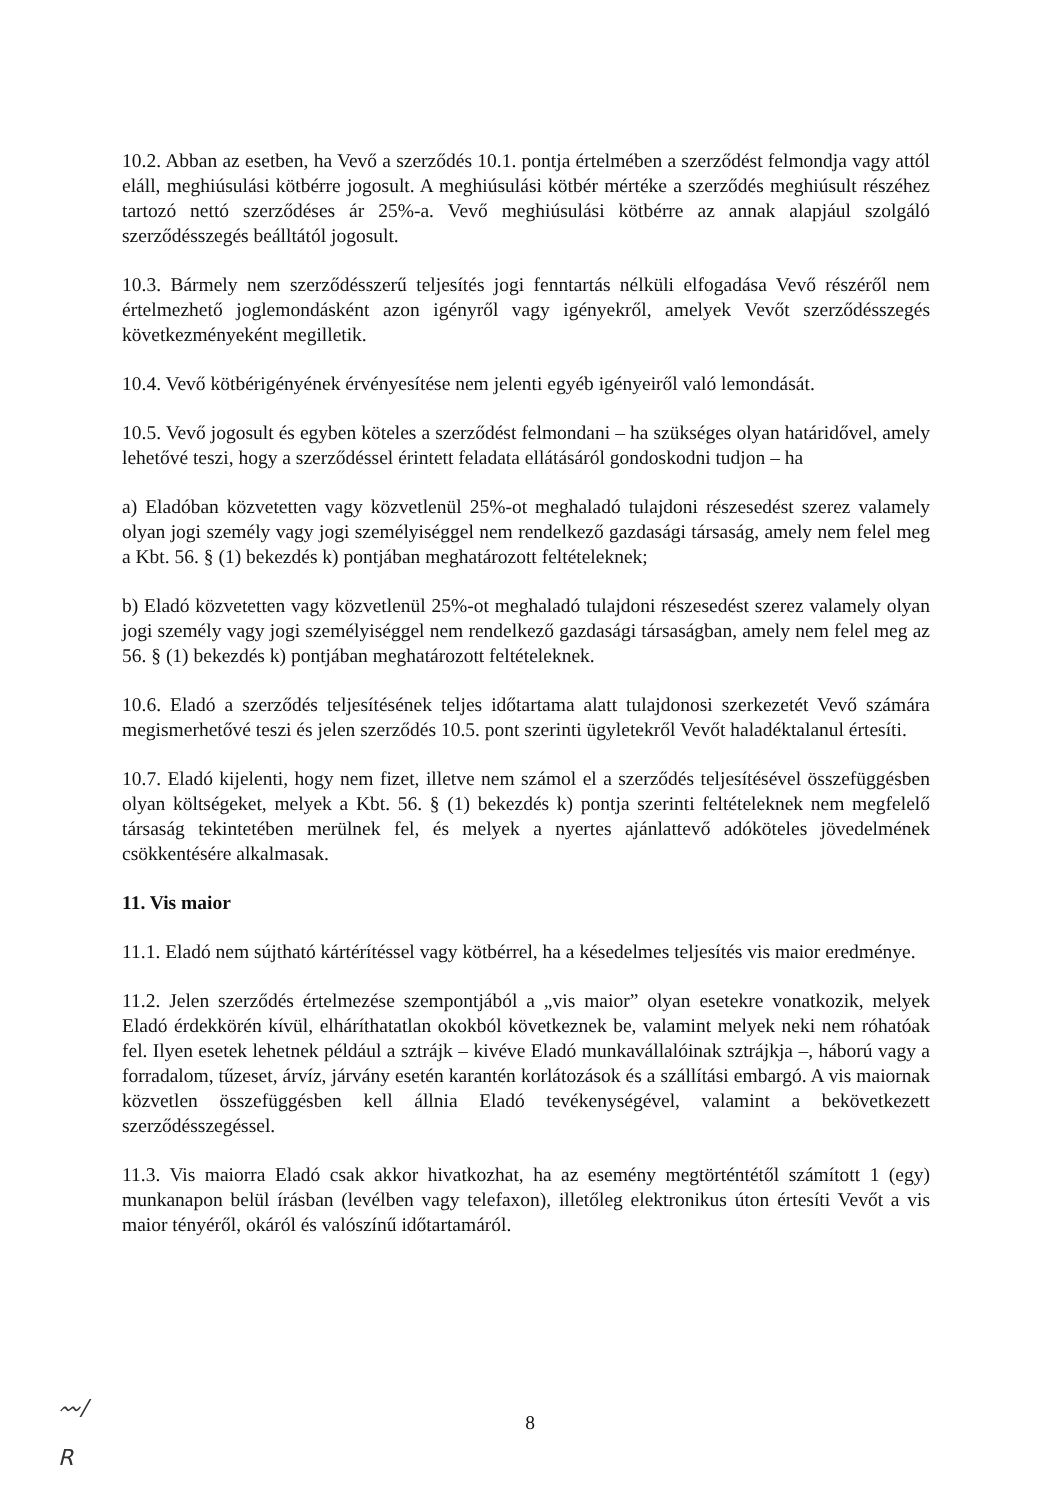10.2. Abban az esetben, ha Vevő a szerződés 10.1. pontja értelmében a szerződést felmondja vagy attól eláll, meghiúsulási kötbérre jogosult. A meghiúsulási kötbér mértéke a szerződés meghiúsult részéhez tartozó nettó szerződéses ár 25%-a. Vevő meghiúsulási kötbérre az annak alapjául szolgáló szerződésszegés beálltától jogosult.
10.3. Bármely nem szerződésszerű teljesítés jogi fenntartás nélküli elfogadása Vevő részéről nem értelmezhető joglemondásként azon igényről vagy igényekről, amelyek Vevőt szerződésszegés következményeként megilletik.
10.4. Vevő kötbérigényének érvényesítése nem jelenti egyéb igényeiről való lemondását.
10.5. Vevő jogosult és egyben köteles a szerződést felmondani – ha szükséges olyan határidővel, amely lehetővé teszi, hogy a szerződéssel érintett feladata ellátásáról gondoskodni tudjon – ha
a) Eladóban közvetetten vagy közvetlenül 25%-ot meghaladó tulajdoni részesedést szerez valamely olyan jogi személy vagy jogi személyiséggel nem rendelkező gazdasági társaság, amely nem felel meg a Kbt. 56. § (1) bekezdés k) pontjában meghatározott feltételeknek;
b) Eladó közvetetten vagy közvetlenül 25%-ot meghaladó tulajdoni részesedést szerez valamely olyan jogi személy vagy jogi személyiséggel nem rendelkező gazdasági társaságban, amely nem felel meg az 56. § (1) bekezdés k) pontjában meghatározott feltételeknek.
10.6. Eladó a szerződés teljesítésének teljes időtartama alatt tulajdonosi szerkezetét Vevő számára megismerhetővé teszi és jelen szerződés 10.5. pont szerinti ügyletekről Vevőt haladéktalanul értesíti.
10.7. Eladó kijelenti, hogy nem fizet, illetve nem számol el a szerződés teljesítésével összefüggésben olyan költségeket, melyek a Kbt. 56. § (1) bekezdés k) pontja szerinti feltételeknek nem megfelelő társaság tekintetében merülnek fel, és melyek a nyertes ajánlattevő adóköteles jövedelmének csökkentésére alkalmasak.
11. Vis maior
11.1. Eladó nem sújtható kártérítéssel vagy kötbérrel, ha a késedelmes teljesítés vis maior eredménye.
11.2. Jelen szerződés értelmezése szempontjából a „vis maior” olyan esetekre vonatkozik, melyek Eladó érdekkörén kívül, elháríthatatlan okokból következnek be, valamint melyek neki nem róhatóak fel. Ilyen esetek lehetnek például a sztrájk – kivéve Eladó munkavállalóinak sztrájkja –, háború vagy a forradalom, tűzeset, árvíz, járvány esetén karantén korlátozások és a szállítási embargó. A vis maiornak közvetlen összefüggésben kell állnia Eladó tevékenységével, valamint a bekövetkezett szerződésszegéssel.
11.3. Vis maiorra Eladó csak akkor hivatkozhat, ha az esemény megtörténtétől számított 1 (egy) munkanapon belül írásban (levélben vagy telefaxon), illetőleg elektronikus úton értesíti Vevőt a vis maior tényéről, okáról és valószínű időtartamáról.
〰∕
R
8